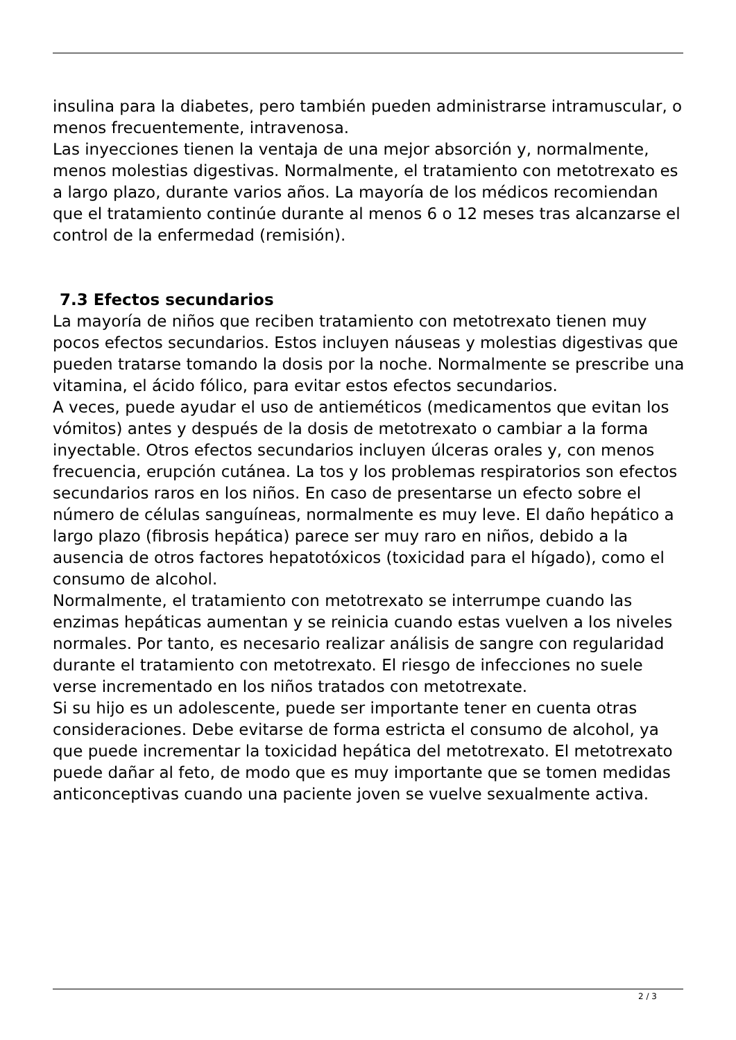insulina para la diabetes, pero también pueden administrarse intramuscular, o menos frecuentemente, intravenosa.
Las inyecciones tienen la ventaja de una mejor absorción y, normalmente, menos molestias digestivas. Normalmente, el tratamiento con metotrexato es a largo plazo, durante varios años. La mayoría de los médicos recomiendan que el tratamiento continúe durante al menos 6 o 12 meses tras alcanzarse el control de la enfermedad (remisión).
7.3 Efectos secundarios
La mayoría de niños que reciben tratamiento con metotrexato tienen muy pocos efectos secundarios. Estos incluyen náuseas y molestias digestivas que pueden tratarse tomando la dosis por la noche. Normalmente se prescribe una vitamina, el ácido fólico, para evitar estos efectos secundarios.
A veces, puede ayudar el uso de antieméticos (medicamentos que evitan los vómitos) antes y después de la dosis de metotrexato o cambiar a la forma inyectable. Otros efectos secundarios incluyen úlceras orales y, con menos frecuencia, erupción cutánea. La tos y los problemas respiratorios son efectos secundarios raros en los niños. En caso de presentarse un efecto sobre el número de células sanguíneas, normalmente es muy leve. El daño hepático a largo plazo (fibrosis hepática) parece ser muy raro en niños, debido a la ausencia de otros factores hepatotóxicos (toxicidad para el hígado), como el consumo de alcohol.
Normalmente, el tratamiento con metotrexato se interrumpe cuando las enzimas hepáticas aumentan y se reinicia cuando estas vuelven a los niveles normales. Por tanto, es necesario realizar análisis de sangre con regularidad durante el tratamiento con metotrexato. El riesgo de infecciones no suele verse incrementado en los niños tratados con metotrexate.
Si su hijo es un adolescente, puede ser importante tener en cuenta otras consideraciones. Debe evitarse de forma estricta el consumo de alcohol, ya que puede incrementar la toxicidad hepática del metotrexato. El metotrexato puede dañar al feto, de modo que es muy importante que se tomen medidas anticonceptivas cuando una paciente joven se vuelve sexualmente activa.
2 / 3